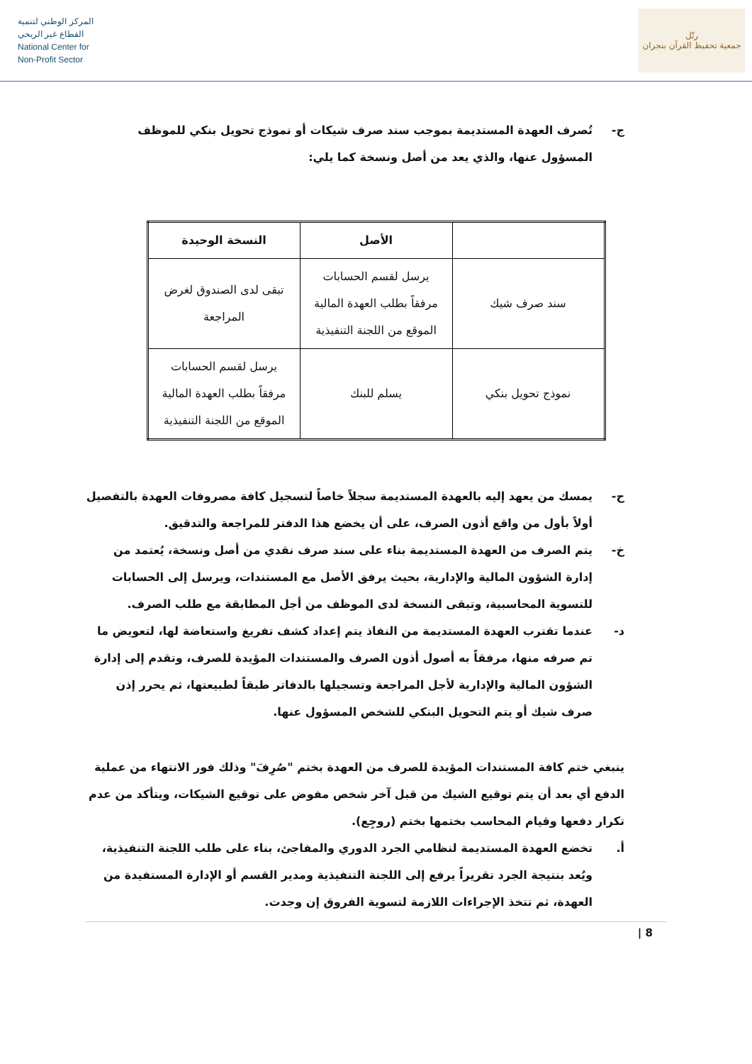المركز الوطني لتنمية
القطاع غير الربحي
National Center for
Non-Profit Sector
رتّل
جمعية تحفيظ القرآن بنجران
ج- تُصرف العهدة المستديمة بموجب سند صرف شيكات أو نموذج تحويل بنكي للموظف المسؤول عنها، والذي يعد من أصل ونسخة كما يلي:
| | الأصل | النسخة الوحيدة |
| --- | --- | --- |
| سند صرف شيك | يرسل لقسم الحسابات مرفقاً بطلب العهدة المالية الموقع من اللجنة التنفيذية | تبقى لدى الصندوق لغرض المراجعة |
| نموذج تحويل بنكي | يسلم للبنك | يرسل لقسم الحسابات مرفقاً بطلب العهدة المالية الموقع من اللجنة التنفيذية |
ح- يمسك من يعهد إليه بالعهدة المستديمة سجلاً خاصاً لتسجيل كافة مصروفات العهدة بالتفصيل أولاً بأول من واقع أذون الصرف، على أن يخضع هذا الدفتر للمراجعة والتدقيق.
خ- يتم الصرف من العهدة المستديمة بناء على سند صرف نقدي من أصل ونسخة، يُعتمد من إدارة الشؤون المالية والإدارية، بحيث يرفق الأصل مع المستندات، ويرسل إلى الحسابات للتسوية المحاسبية، وتبقى النسخة لدى الموظف من أجل المطابقة مع طلب الصرف.
د- عندما تقترب العهدة المستديمة من النفاذ يتم إعداد كشف تفريغ واستعاضة لها، لتعويض ما تم صرفه منها، مرفقاً به أصول أذون الصرف والمستندات المؤيدة للصرف، وتقدم إلى إدارة الشؤون المالية والإدارية لأجل المراجعة وتسجيلها بالدفاتر طبقاً لطبيعتها، ثم يحرر إذن صرف شيك أو يتم التحويل البنكي للشخص المسؤول عنها.
ينبغي ختم كافة المستندات المؤيدة للصرف من العهدة بختم "صُرِفَ" وذلك فور الانتهاء من عملية الدفع أي بعد أن يتم توقيع الشيك من قبل آخر شخص مفوض على توقيع الشيكات، ويتأكد من عدم تكرار دفعها وقيام المحاسب بختمها بختم (روجِع).
أ. تخضع العهدة المستديمة لنظامي الجرد الدوري والمفاجئ، بناء على طلب اللجنة التنفيذية، ويُعد بنتيجة الجرد تقريراً يرفع إلى اللجنة التنفيذية ومدير القسم أو الإدارة المستفيدة من العهدة، ثم تتخذ الإجراءات اللازمة لتسوية الفروق إن وجدت.
8 |